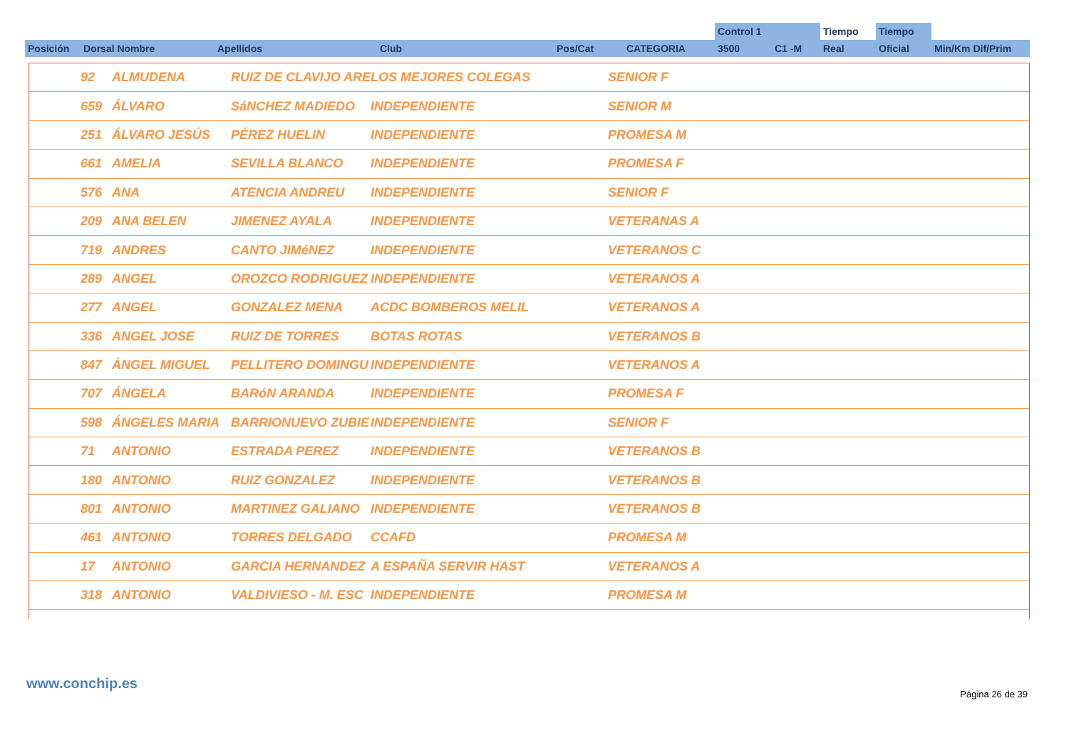| | | | | | | Control 1 | | Tiempo | Tiempo | |
| Posición | Dorsal Nombre | Apellidos | Club | Pos/Cat | CATEGORIA | 3500 | C1 -M | Real | Oficial | Min/Km Dif/Prim |
| | 92 | ALMUDENA | RUIZ DE CLAVIJO ARE | LOS MEJORES COLEGAS | SENIOR F |
| | 659 | ÁLVARO | SáNCHEZ MADIEDO | INDEPENDIENTE | SENIOR M |
| | 251 | ÁLVARO JESÚS | PÉREZ HUELIN | INDEPENDIENTE | PROMESA M |
| | 661 | AMELIA | SEVILLA BLANCO | INDEPENDIENTE | PROMESA F |
| | 576 | ANA | ATENCIA ANDREU | INDEPENDIENTE | SENIOR F |
| | 209 | ANA BELEN | JIMENEZ AYALA | INDEPENDIENTE | VETERANAS A |
| | 719 | ANDRES | CANTO JIMéNEZ | INDEPENDIENTE | VETERANOS C |
| | 289 | ANGEL | OROZCO RODRIGUEZ | INDEPENDIENTE | VETERANOS A |
| | 277 | ANGEL | GONZALEZ MENA | ACDC BOMBEROS MELIL | VETERANOS A |
| | 336 | ANGEL JOSE | RUIZ DE TORRES | BOTAS ROTAS | VETERANOS B |
| | 847 | ÁNGEL MIGUEL | PELLITERO DOMINGU | INDEPENDIENTE | VETERANOS A |
| | 707 | ÁNGELA | BARóN ARANDA | INDEPENDIENTE | PROMESA F |
| | 598 | ÁNGELES MARIA | BARRIONUEVO ZUBIE | INDEPENDIENTE | SENIOR F |
| | 71 | ANTONIO | ESTRADA PEREZ | INDEPENDIENTE | VETERANOS B |
| | 180 | ANTONIO | RUIZ GONZALEZ | INDEPENDIENTE | VETERANOS B |
| | 801 | ANTONIO | MARTINEZ GALIANO | INDEPENDIENTE | VETERANOS B |
| | 461 | ANTONIO | TORRES DELGADO | CCAFD | PROMESA M |
| | 17 | ANTONIO | GARCIA HERNANDEZ | A ESPAÑA SERVIR HAST | VETERANOS A |
| | 318 | ANTONIO | VALDIVIESO - M. ESC | INDEPENDIENTE | PROMESA M |
www.conchip.es
Página 26 de 39